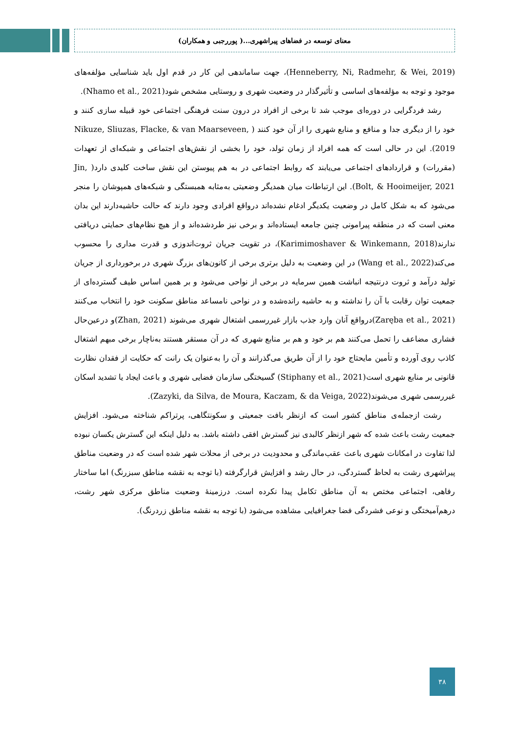معنای توسعه در فضاهای پیراشهری...( پوررجبی و همکاران)
(Henneberry, Ni, Radmehr, & Wei, 2019)، جهت ساماندهی این کار در قدم اول باید شناسایی مؤلفه‌های موجود و توجه به مؤلفه‌های اساسی و تأثیرگذار در وضعیت شهری و روستایی مشخص شود(Nhamo et al., 2021).
رشد فردگرایی در دوره‌ای موجب شد تا برخی از افراد در درون سنت فرهنگی اجتماعی خود قبیله سازی کنند و خود را از دیگری جدا و منافع و منابع شهری را از آن خود کنند ( Nikuze, Sliuzas, Flacke, & van Maarseveen, 2019). این در حالی است که همه افراد از زمان تولد، خود را بخشی از نقش‌های اجتماعی و شبکه‌ای از تعهدات (مقررات) و قراردادهای اجتماعی می‌یابند که روابط اجتماعی در به هم پیوستن این نقش ساخت کلیدی دارد( Jin, Bolt, & Hooimeijer, 2021). این ارتباطات میان همدیگر وضعیتی به‌مثابه همبستگی و شبکه‌های همپوشان را منجر می‌شود که به شکل کامل در وضعیت یکدیگر ادغام نشده‌اند درواقع افرادی وجود دارند که حالت حاشیه‌دارند این بدان معنی است که در منطقه پیرامونی چنین جامعه ایستاده‌اند و برخی نیز طردشده‌اند و از هیچ نظام‌های حمایتی دریافتی ندارند(Karimimoshaver & Winkemann, 2018)، در تقویت جریان ثروت‌اندوزی و قدرت مداری را محسوب می‌کند(Wang et al., 2022) در این وضعیت به دلیل برتری برخی از کانون‌های بزرگ شهری در برخورداری از جریان تولید درآمد و ثروت درنتیجه انباشت همین سرمایه در برخی از نواحی می‌شود و بر همین اساس طیف گسترده‌ای از جمعیت توان رقابت با آن را نداشته و به حاشیه رانده‌شده و در نواحی نامساعد مناطق سکونت خود را انتخاب می‌کنند (Zaręba et al., 2021)درواقع آنان وارد جذب بازار غیررسمی اشتغال شهری می‌شوند (Zhan, 2021)و درعین‌حال فشاری مضاعف را تحمل می‌کنند هم بر خود و هم بر منابع شهری که در آن مستقر هستند به‌ناچار برخی مبهم اشتغال کاذب روی آورده و تأمین مایحتاج خود را از آن طریق می‌گذرانند و آن را به‌عنوان یک رانت که حکایت از فقدان نظارت قانونی بر منابع شهری است(Stiphany et al., 2021) گسیختگی سازمان فضایی شهری و باعث ایجاد یا تشدید اسکان غیررسمی شهری می‌شوند(Zazyki, da Silva, de Moura, Kaczam, & da Veiga, 2022).
رشت ازجمله‌ی مناطق کشور است که ازنظر بافت جمعیتی و سکونتگاهی، پرتراکم شناخته می‌شود. افزایش جمعیت رشت باعث شده که شهر ازنظر کالبدی نیز گسترش افقی داشته باشد. به دلیل اینکه این گسترش یکسان نبوده لذا تفاوت در امکانات شهری باعث عقب‌ماندگی و محدودیت در برخی از محلات شهر شده است که در وضعیت مناطق پیراشهری رشت به لحاظ گستردگی، در حال رشد و افزایش قرارگرفته (با توجه به نقشه مناطق سبزرنگ) اما ساختار رفاهی، اجتماعی مختص به آن مناطق تکامل پیدا نکرده است. درزمینهٔ وضعیت مناطق مرکزی شهر رشت، درهم‌آمیختگی و نوعی فشردگی فضا جغرافیایی مشاهده می‌شود (با توجه به نقشه مناطق زردرنگ).
۳۸